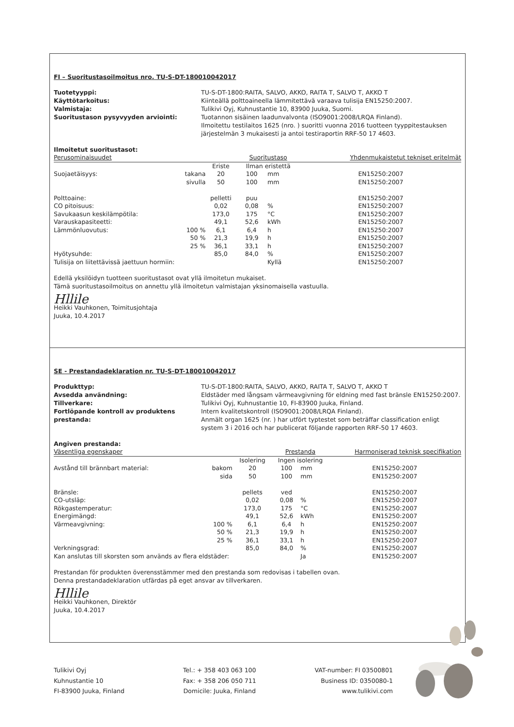FI – Suoritustasoilmoitus nro. TU-S-DT-180010042017
Tuotetyyppi: TU-S-DT-1800:RAITA, SALVO, AKKO, RAITA T, SALVO T, AKKO T Käyttötarkoitus: Kiinteällä polttoaineella lämmitettävä varaava tulisija EN15250:2007. Valmistaja: Tulikivi Oyj, Kuhnustantie 10, 83900 Juuka, Suomi. Suoritustason pysyvyyden arviointi: Tuotannon sisäinen laadunvalvonta (ISO9001:2008/LRQA Finland).
Ilmoitettu testilaitos 1625 (nro. ) suoritti vuonna 2016 tuotteen tyyppitestauksen järjestelmän 3 mukaisesti ja antoi testiraportin RRF-50 17 4603.
Ilmoitetut suoritustasot:
| Perusominaisuudet | | | Suoritustaso | | Yhdenmukaistetut tekniset eritelmät |
| --- | --- | --- | --- | --- | --- |
| | | Eriste | Ilman eristettä | | |
| Suojaetäisyys: | takana | 20 | 100 | mm | EN15250:2007 |
| | sivulla | 50 | 100 | mm | EN15250:2007 |
| Polttoaine: | | pelletti | puu | | EN15250:2007 |
| CO pitoisuus: | | 0,02 | 0,08 | % | EN15250:2007 |
| Savukaasun keskilämpötila: | | 173,0 | 175 | °C | EN15250:2007 |
| Varauskapasiteetti: | | 49,1 | 52,6 | kWh | EN15250:2007 |
| Lämmönluovutus: | 100 % | 6,1 | 6,4 | h | EN15250:2007 |
| | 50 % | 21,3 | 19,9 | h | EN15250:2007 |
| | 25 % | 36,1 | 33,1 | h | EN15250:2007 |
| Hyötysuhde: | | 85,0 | 84,0 | % | EN15250:2007 |
| Tulisija on liitettävissä jaettuun hormiin: | | | | Kyllä | EN15250:2007 |
Edellä yksilöidyn tuotteen suoritustasot ovat yllä ilmoitetun mukaiset.
Tämä suoritustasoilmoitus on annettu yllä ilmoitetun valmistajan yksinomaisella vastuulla.
Hllile
Heikki Vauhkonen, Toimitusjohtaja
Juuka, 10.4.2017
SE - Prestandadeklaration nr. TU-S-DT-180010042017
Produkttyp: TU-S-DT-1800:RAITA, SALVO, AKKO, RAITA T, SALVO T, AKKO T Avsedda användning: Eldstäder med långsam värmeavgivning för eldning med fast bränsle EN15250:2007. Tillverkare: Tulikivi Oyj, Kuhnustantie 10, FI-83900 Juuka, Finland. Fortlöpande kontroll av produktens prestanda: Intern kvalitetskontroll (ISO9001:2008/LRQA Finland).
Anmält organ 1625 (nr. ) har utfört typtestet som beträffar classification enligt system 3 i 2016 och har publicerat följande rapporten RRF-50 17 4603.
Angiven prestanda:
| Väsentliga egenskaper | | | Prestanda | | Harmoniserad teknisk specifikation |
| --- | --- | --- | --- | --- | --- |
| | | Isolering | Ingen isolering | | |
| Avstånd till brännbart material: | bakom | 20 | 100 | mm | EN15250:2007 |
| | sida | 50 | 100 | mm | EN15250:2007 |
| Bränsle: | | pellets | ved | | EN15250:2007 |
| CO-utsläp: | | 0,02 | 0,08 | % | EN15250:2007 |
| Rökgastemperatur: | | 173,0 | 175 | °C | EN15250:2007 |
| Energimängd: | | 49,1 | 52,6 | kWh | EN15250:2007 |
| Värmeavgivning: | 100 % | 6,1 | 6,4 | h | EN15250:2007 |
| | 50 % | 21,3 | 19,9 | h | EN15250:2007 |
| | 25 % | 36,1 | 33,1 | h | EN15250:2007 |
| Verkningsgrad: | | 85,0 | 84,0 | % | EN15250:2007 |
| Kan anslutas till skorsten som används av flera eldstäder: | | | | Ja | EN15250:2007 |
Prestandan för produkten överensstämmer med den prestanda som redovisas i tabellen ovan.
Denna prestandadeklaration utfärdas på eget ansvar av tillverkaren.
Hllile
Heikki Vauhkonen, Direktör
Juuka, 10.4.2017
Tulikivi Oyj
Kuhnustantie 10
FI-83900 Juuka, Finland
Tel.: + 358 403 063 100
Fax: + 358 206 050 711
Domicile: Juuka, Finland
VAT-number: FI 03500801
Business ID: 0350080-1
www.tulikivi.com